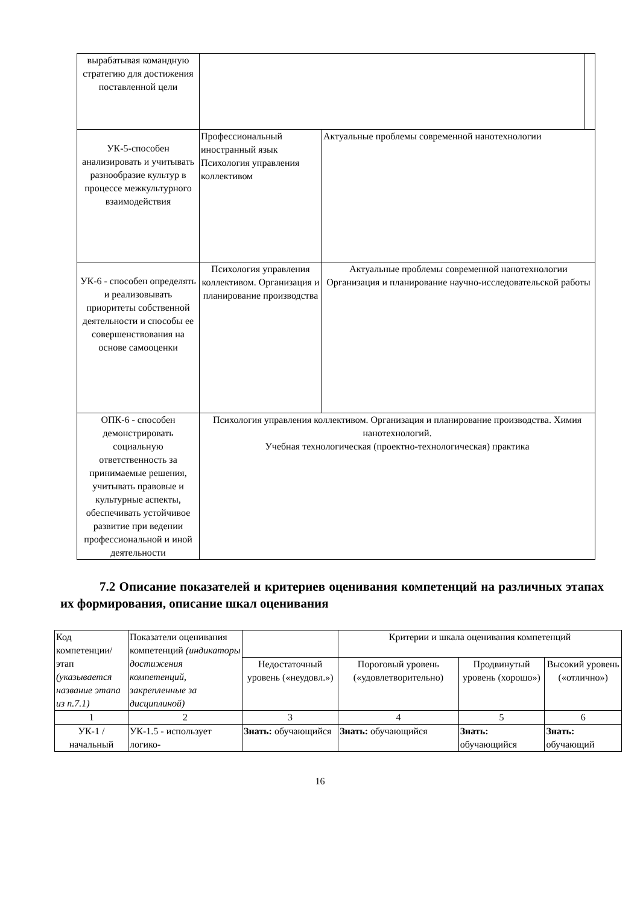| вырабатывая командную стратегию для достижения поставленной цели | | | |
| УК-5-способен анализировать и учитывать разнообразие культур в процессе межкультурного взаимодействия | Профессиональный иностранный язык Психология управления коллективом | Актуальные проблемы современной нанотехнологии | |
| УК-6 - способен определять и реализовывать приоритеты собственной деятельности и способы ее совершенствования на основе самооценки | Психология управления коллективом. Организация и планирование производства | Актуальные проблемы современной нанотехнологии Организация и планирование научно-исследовательской работы | |
| ОПК-6 - способен демонстрировать социальную ответственность за принимаемые решения, учитывать правовые и культурные аспекты, обеспечивать устойчивое развитие при ведении профессиональной и иной деятельности | Психология управления коллективом. Организация и планирование производства. Химия нанотехнологий. Учебная технологическая (проектно-технологическая) практика | | |
7.2 Описание показателей и критериев оценивания компетенций на различных этапах их формирования, описание шкал оценивания
| Код компетенции/ этап (указывается название этапа из п.7.1) | Показатели оценивания компетенций (индикаторы достижения компетенций, закрепленные за дисциплиной) | | Критерии и шкала оценивания компетенций | | |
| | | Недостаточный уровень («неудовл.») | Пороговый уровень («удовлетворительно) | Продвинутый уровень (хорошо») | Высокий уровень («отлично») |
| 1 | 2 | 3 | 4 | 5 | 6 |
| УК-1 / начальный | УК-1.5 - использует логико- | Знать: обучающийся | Знать: обучающийся | Знать: обучающийся | Знать: обучающий |
16